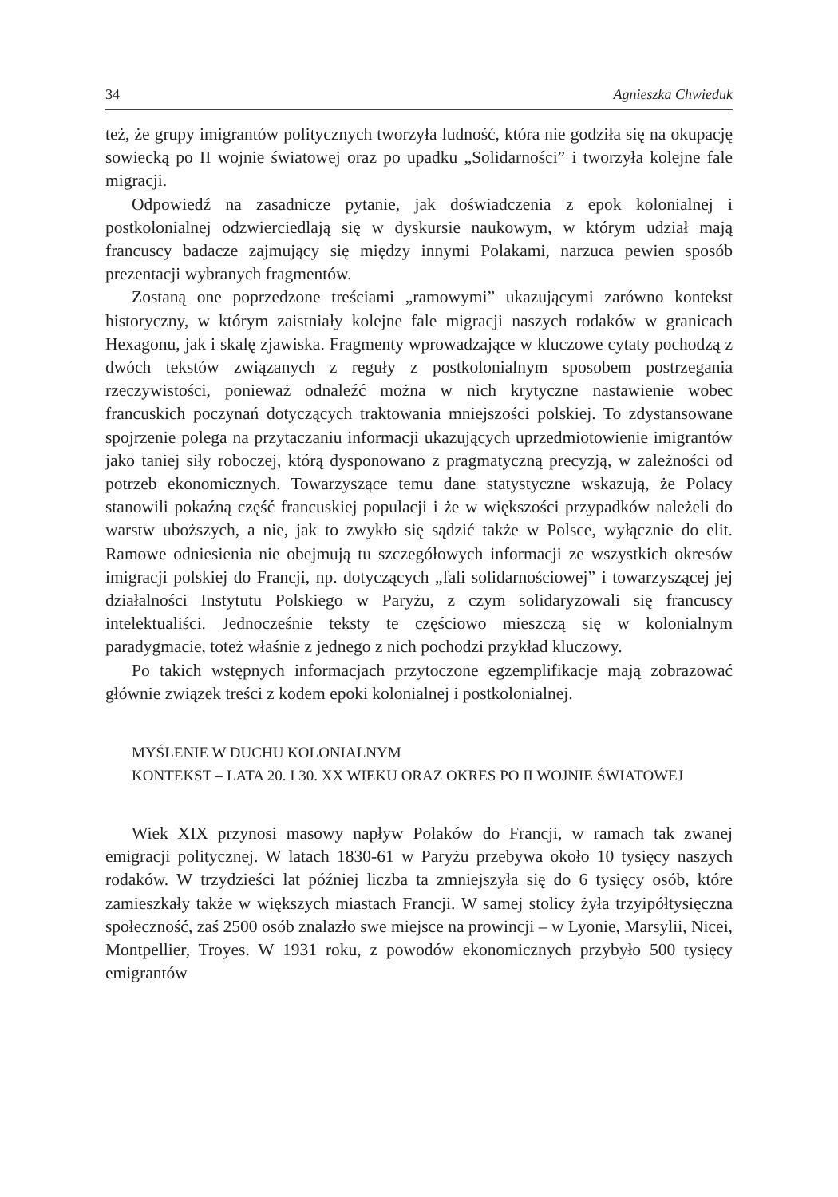34 Agnieszka Chwieduk
też, że grupy imigrantów politycznych tworzyła ludność, która nie godziła się na okupację sowiecką po II wojnie światowej oraz po upadku „Solidarności” i tworzyła kolejne fale migracji.
Odpowiedź na zasadnicze pytanie, jak doświadczenia z epok kolonialnej i postkolonialnej odzwierciedlają się w dyskursie naukowym, w którym udział mają francuscy badacze zajmujący się między innymi Polakami, narzuca pewien sposób prezentacji wybranych fragmentów.
Zostaną one poprzedzone treściami „ramowymi” ukazującymi zarówno kontekst historyczny, w którym zaistniały kolejne fale migracji naszych rodaków w granicach Hexagonu, jak i skalę zjawiska. Fragmenty wprowadzające w kluczowe cytaty pochodzą z dwóch tekstów związanych z reguły z postkolonialnym sposobem postrzegania rzeczywistości, ponieważ odnaleźć można w nich krytyczne nastawienie wobec francuskich poczynań dotyczących traktowania mniejszości polskiej. To zdystansowane spojrzenie polega na przytaczaniu informacji ukazujących uprzedmiotowienie imigrantów jako taniej siły roboczej, którą dysponowano z pragmatyczną precyzją, w zależności od potrzeb ekonomicznych. Towarzyszące temu dane statystyczne wskazują, że Polacy stanowili pokaźną część francuskiej populacji i że w większości przypadków należeli do warstw uboższych, a nie, jak to zwykło się sądzić także w Polsce, wyłącznie do elit. Ramowe odniesienia nie obejmują tu szczegółowych informacji ze wszystkich okresów imigracji polskiej do Francji, np. dotyczących „fali solidarnościowej” i towarzyszącej jej działalności Instytutu Polskiego w Paryżu, z czym solidaryzowali się francuscy intelektualiści. Jednocześnie teksty te częściowo mieszczą się w kolonialnym paradygmacie, toteż właśnie z jednego z nich pochodzi przykład kluczowy.
Po takich wstępnych informacjach przytoczone egzemplifikacje mają zobrazować głównie związek treści z kodem epoki kolonialnej i postkolonialnej.
MYŚLENIE W DUCHU KOLONIALNYM
KONTEKST – LATA 20. I 30. XX WIEKU ORAZ OKRES PO II WOJNIE ŚWIATOWEJ
Wiek XIX przynosi masowy napływ Polaków do Francji, w ramach tak zwanej emigracji politycznej. W latach 1830-61 w Paryżu przebywa około 10 tysięcy naszych rodaków. W trzydzieści lat później liczba ta zmniejszyła się do 6 tysięcy osób, które zamieszkały także w większych miastach Francji. W samej stolicy żyła trzyipółtysięczna społeczność, zaś 2500 osób znalazło swe miejsce na prowincji – w Lyonie, Marsylii, Nicei, Montpellier, Troyes. W 1931 roku, z powodów ekonomicznych przybyło 500 tysięcy emigrantów